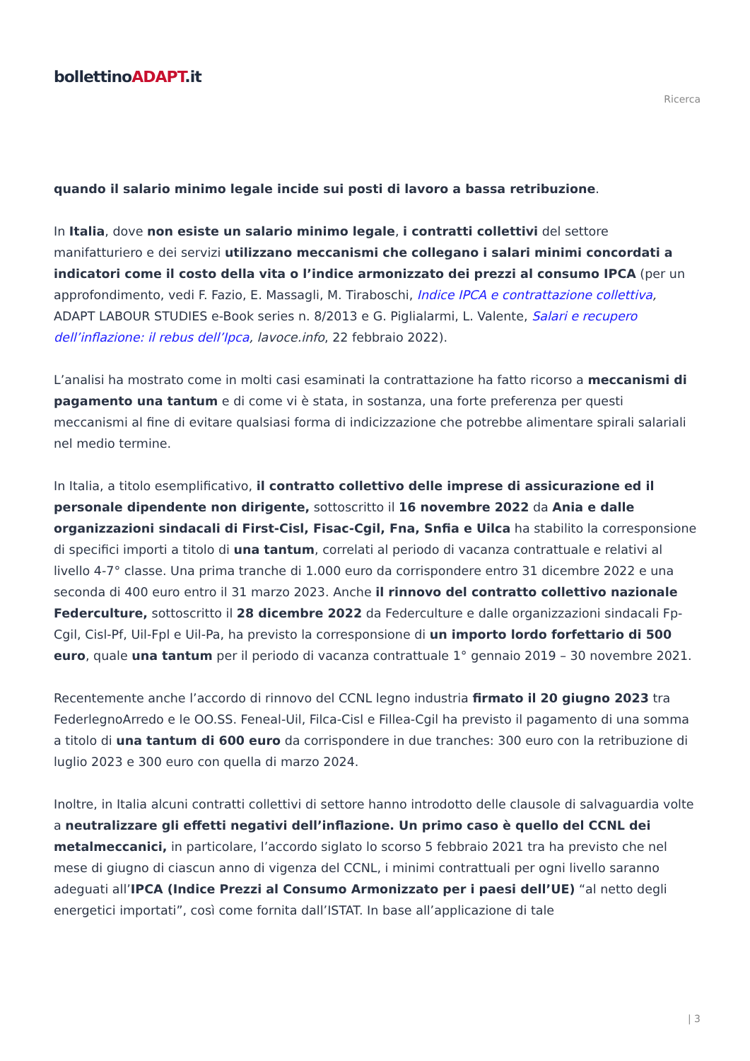bollettinoADAPT.it
Ricerca
quando il salario minimo legale incide sui posti di lavoro a bassa retribuzione.
In Italia, dove non esiste un salario minimo legale, i contratti collettivi del settore manifatturiero e dei servizi utilizzano meccanismi che collegano i salari minimi concordati a indicatori come il costo della vita o l’indice armonizzato dei prezzi al consumo IPCA (per un approfondimento, vedi F. Fazio, E. Massagli, M. Tiraboschi, Indice IPCA e contrattazione collettiva, ADAPT LABOUR STUDIES e-Book series n. 8/2013 e G. Piglialarmi, L. Valente, Salari e recupero dell’inflazione: il rebus dell’Ipca, lavoce.info, 22 febbraio 2022).
L’analisi ha mostrato come in molti casi esaminati la contrattazione ha fatto ricorso a meccanismi di pagamento una tantum e di come vi è stata, in sostanza, una forte preferenza per questi meccanismi al fine di evitare qualsiasi forma di indicizzazione che potrebbe alimentare spirali salariali nel medio termine.
In Italia, a titolo esemplificativo, il contratto collettivo delle imprese di assicurazione ed il personale dipendente non dirigente, sottoscritto il 16 novembre 2022 da Ania e dalle organizzazioni sindacali di First-Cisl, Fisac-Cgil, Fna, Snfia e Uilca ha stabilito la corresponsione di specifici importi a titolo di una tantum, correlati al periodo di vacanza contrattuale e relativi al livello 4-7° classe. Una prima tranche di 1.000 euro da corrispondere entro 31 dicembre 2022 e una seconda di 400 euro entro il 31 marzo 2023. Anche il rinnovo del contratto collettivo nazionale Federculture, sottoscritto il 28 dicembre 2022 da Federculture e dalle organizzazioni sindacali Fp-Cgil, Cisl-Pf, Uil-Fpl e Uil-Pa, ha previsto la corresponsione di un importo lordo forfettario di 500 euro, quale una tantum per il periodo di vacanza contrattuale 1° gennaio 2019 – 30 novembre 2021.
Recentemente anche l’accordo di rinnovo del CCNL legno industria firmato il 20 giugno 2023 tra FederlegnoArredo e le OO.SS. Feneal-Uil, Filca-Cisl e Fillea-Cgil ha previsto il pagamento di una somma a titolo di una tantum di 600 euro da corrispondere in due tranches: 300 euro con la retribuzione di luglio 2023 e 300 euro con quella di marzo 2024.
Inoltre, in Italia alcuni contratti collettivi di settore hanno introdotto delle clausole di salvaguardia volte a neutralizzare gli effetti negativi dell’inflazione. Un primo caso è quello del CCNL dei metalmeccanici, in particolare, l’accordo siglato lo scorso 5 febbraio 2021 tra ha previsto che nel mese di giugno di ciascun anno di vigenza del CCNL, i minimi contrattuali per ogni livello saranno adeguati all’IPCA (Indice Prezzi al Consumo Armonizzato per i paesi dell’UE) “al netto degli energetici importati”, così come fornita dall’ISTAT. In base all’applicazione di tale
| 3